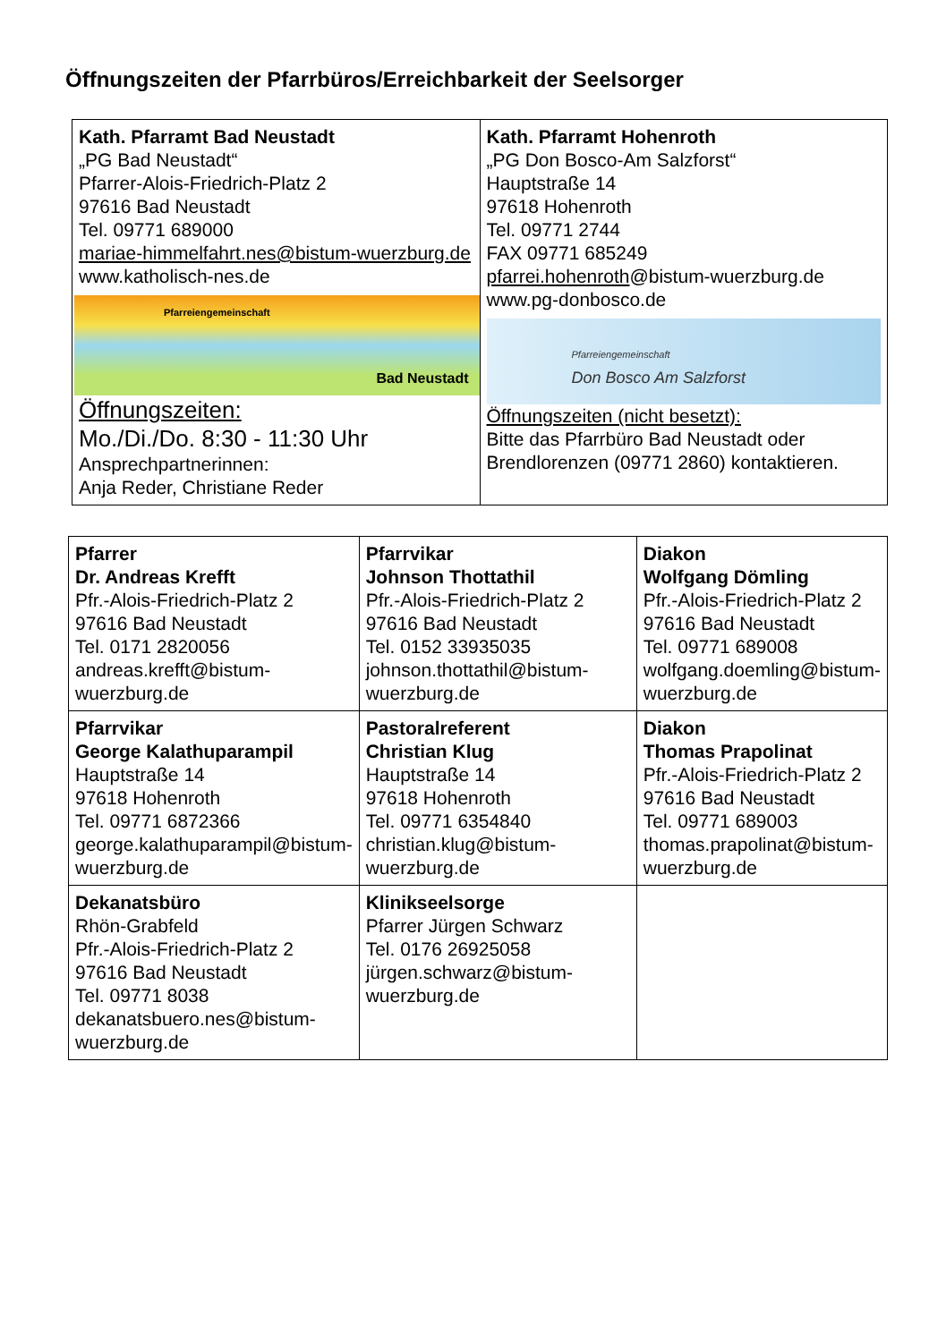Öffnungszeiten der Pfarrbüros/Erreichbarkeit der Seelsorger
| Kath. Pfarramt Bad Neustadt „PG Bad Neustadt“ Pfarrer-Alois-Friedrich-Platz 2 97616 Bad Neustadt Tel. 09771 689000 mariae-himmelfahrt.nes@bistum-wuerzburg.de www.katholisch-nes.de Pfarreiengemeinschaft Bad Neustadt Öffnungszeiten: Mo./Di./Do. 8:30 - 11:30 Uhr Ansprechpartnerinnen: Anja Reder, Christiane Reder | Kath. Pfarramt Hohenroth „PG Don Bosco-Am Salzforst“ Hauptstraße 14 97618 Hohenroth Tel. 09771 2744 FAX 09771 685249 pfarrei.hohenroth @bistum-wuerzburg.de www.pg-donbosco.de Pfarreiengemeinschaft Don Bosco Am Salzforst Öffnungszeiten (nicht besetzt): Bitte das Pfarrbüro Bad Neustadt oder Brendlorenzen (09771 2860) kontaktieren. |
| Pfarrer Dr. Andreas Krefft Pfr.-Alois-Friedrich-Platz 2 97616 Bad Neustadt Tel. 0171 2820056 andreas.krefft@bistum-wuerzburg.de | Pfarrvikar Johnson Thottathil Pfr.-Alois-Friedrich-Platz 2 97616 Bad Neustadt Tel. 0152 33935035 johnson.thottathil@bistum-wuerzburg.de | Diakon Wolfgang Dömling Pfr.-Alois-Friedrich-Platz 2 97616 Bad Neustadt Tel. 09771 689008 wolfgang.doemling@bistum-wuerzburg.de |
| Pfarrvikar George Kalathuparampil Hauptstraße 14 97618 Hohenroth Tel. 09771 6872366 george.kalathuparampil@bistum-wuerzburg.de | Pastoralreferent Christian Klug Hauptstraße 14 97618 Hohenroth Tel. 09771 6354840 christian.klug@bistum-wuerzburg.de | Diakon Thomas Prapolinat Pfr.-Alois-Friedrich-Platz 2 97616 Bad Neustadt Tel. 09771 689003 thomas.prapolinat@bistum-wuerzburg.de |
| Dekanatsbüro Rhön-Grabfeld Pfr.-Alois-Friedrich-Platz 2 97616 Bad Neustadt Tel. 09771 8038 dekanatsbuero.nes@bistum-wuerzburg.de | Klinikseelsorge Pfarrer Jürgen Schwarz Tel. 0176 26925058 jürgen.schwarz@bistum-wuerzburg.de | |